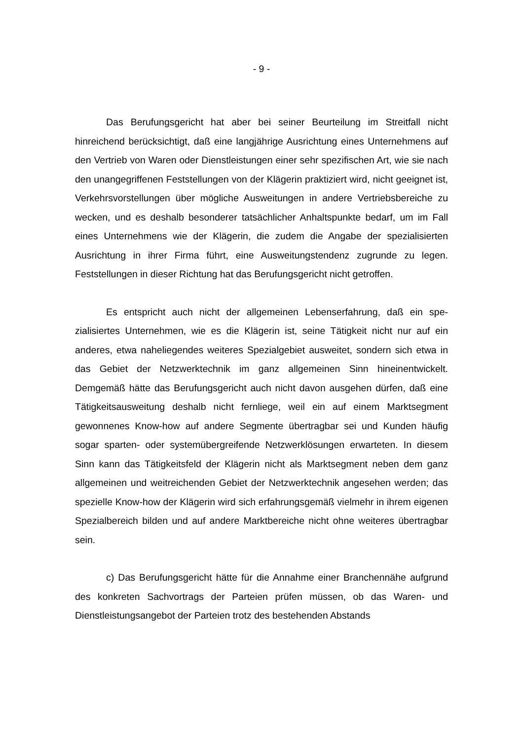- 9 -
Das Berufungsgericht hat aber bei seiner Beurteilung im Streitfall nicht hinreichend berücksichtigt, daß eine langjährige Ausrichtung eines Unterneh­mens auf den Vertrieb von Waren oder Dienstleistungen einer sehr spezifi­schen Art, wie sie nach den unangegriffenen Feststellungen von der Klägerin praktiziert wird, nicht geeignet ist, Verkehrsvorstellungen über mögliche Aus­weitungen in andere Vertriebsbereiche zu wecken, und es deshalb besonderer tatsächlicher Anhaltspunkte bedarf, um im Fall eines Unternehmens wie der Klägerin, die zudem die Angabe der spezialisierten Ausrichtung in ihrer Firma führt, eine Ausweitungstendenz zugrunde zu legen. Feststellungen in dieser Richtung hat das Berufungsgericht nicht getroffen.
Es entspricht auch nicht der allgemeinen Lebenserfahrung, daß ein spe­zialisiertes Unternehmen, wie es die Klägerin ist, seine Tätigkeit nicht nur auf ein anderes, etwa naheliegendes weiteres Spezialgebiet ausweitet, sondern sich etwa in das Gebiet der Netzwerktechnik im ganz allgemeinen Sinn hin­einentwickelt. Demgemäß hätte das Berufungsgericht auch nicht davon ausge­hen dürfen, daß eine Tätigkeitsausweitung deshalb nicht fernliege, weil ein auf einem Marktsegment gewonnenes Know-how auf andere Segmente übertrag­bar sei und Kunden häufig sogar sparten- oder systemübergreifende Netzwer­klösungen erwarteten. In diesem Sinn kann das Tätigkeitsfeld der Klägerin nicht als Marktsegment neben dem ganz allgemeinen und weitreichenden Ge­biet der Netzwerktechnik angesehen werden; das spezielle Know-how der Klä­gerin wird sich erfahrungsgemäß vielmehr in ihrem eigenen Spezialbereich bilden und auf andere Marktbereiche nicht ohne weiteres übertragbar sein.
c) Das Berufungsgericht hätte für die Annahme einer Branchennähe aufgrund des konkreten Sachvortrags der Parteien prüfen müssen, ob das Wa­ren- und Dienstleistungsangebot der Parteien trotz des bestehenden Abstands